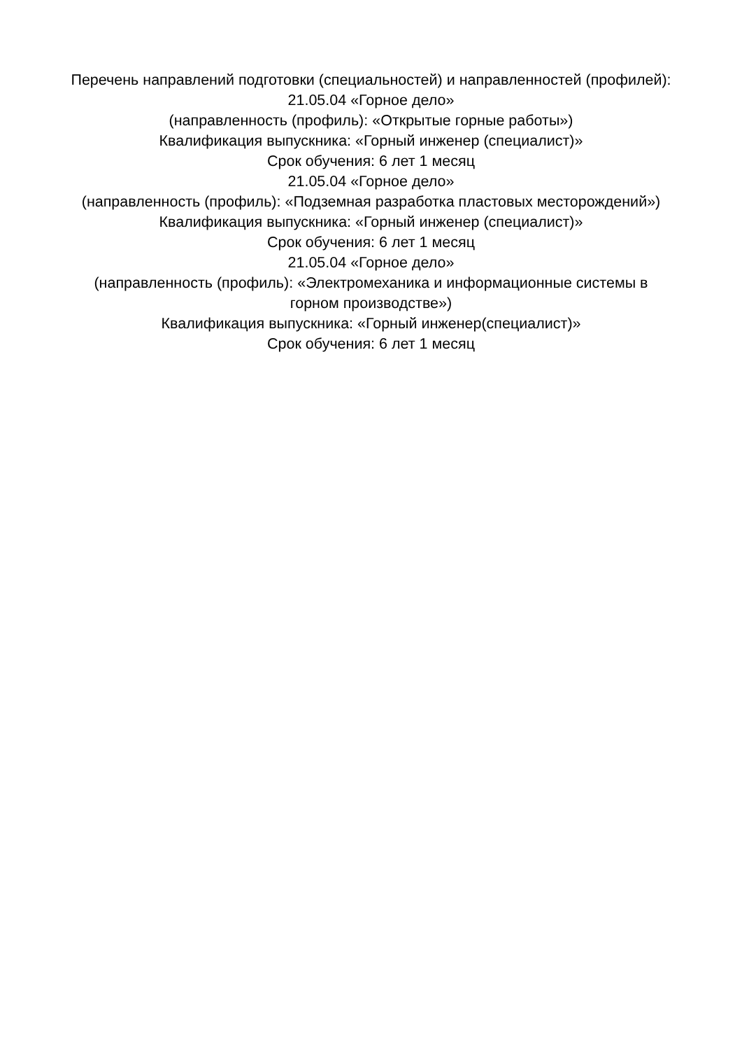Перечень направлений подготовки (специальностей) и направленностей (профилей):
21.05.04 «Горное дело»
(направленность (профиль): «Открытые горные работы»)
Квалификация выпускника: «Горный инженер (специалист)»
Срок обучения: 6 лет 1 месяц
21.05.04 «Горное дело»
(направленность (профиль): «Подземная разработка пластовых месторождений»)
Квалификация выпускника: «Горный инженер (специалист)»
Срок обучения: 6 лет 1 месяц
21.05.04 «Горное дело»
(направленность (профиль): «Электромеханика и информационные системы в горном производстве»)
Квалификация выпускника: «Горный инженер(специалист)»
Срок обучения: 6 лет 1 месяц